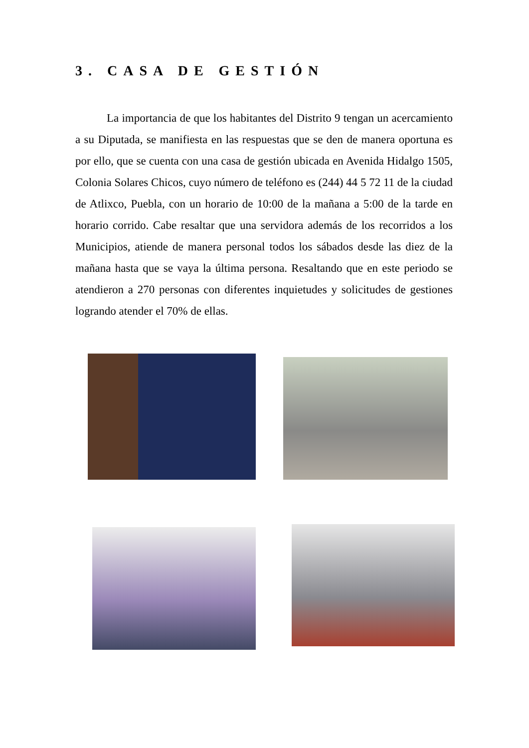3. CASA DE GESTIÓN
La importancia de que los habitantes del Distrito 9 tengan un acercamiento a su Diputada, se manifiesta en las respuestas que se den de manera oportuna es por ello, que se cuenta con una casa de gestión ubicada en Avenida Hidalgo 1505, Colonia Solares Chicos, cuyo número de teléfono es (244) 44 5 72 11 de la ciudad de Atlixco, Puebla, con un horario de 10:00 de la mañana a 5:00 de la tarde en horario corrido. Cabe resaltar que una servidora además de los recorridos a los Municipios, atiende de manera personal todos los sábados desde las diez de la mañana hasta que se vaya la última persona. Resaltando que en este periodo se atendieron a 270 personas con diferentes inquietudes y solicitudes de gestiones logrando atender el 70% de ellas.